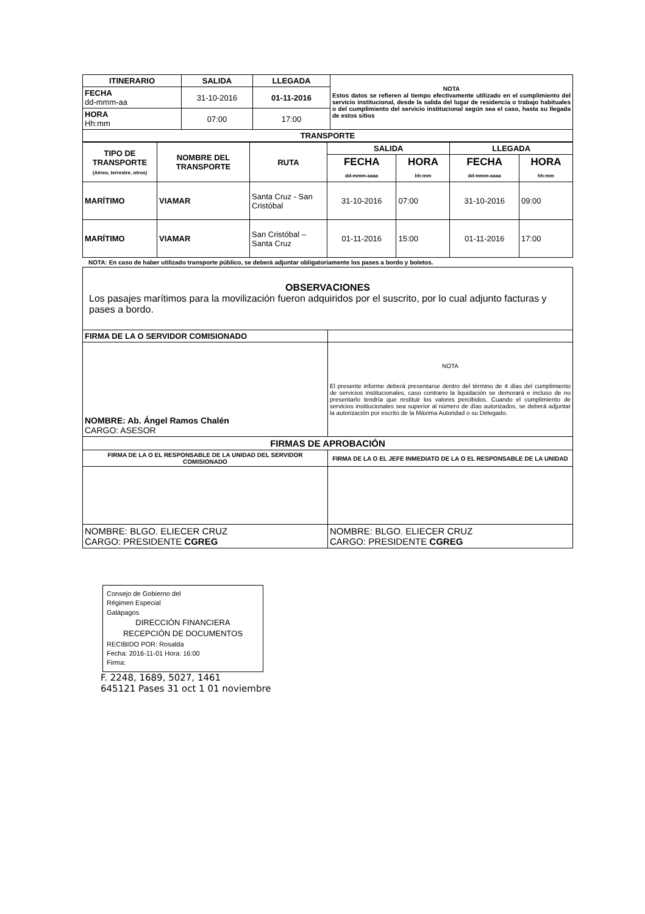| ITINERARIO | SALIDA | LLEGADA | NOTA Estos datos se refieren al tiempo efectivamente utilizado en el cumplimiento del servicio institucional, desde la salida del lugar de residencia o trabajo habituales o del cumplimiento del servicio institucional según sea el caso, hasta su llegada de estos sitios |
| FECHA dd-mmm-aa | 31-10-2016 | 01-11-2016 | |
| HORA Hh:mm | 07:00 | 17:00 | |
| TRANSPORTE | | | |
| TIPO DE TRANSPORTE (Aéreo, terrestre, otros) | NOMBRE DEL TRANSPORTE | RUTA | SALIDA | | LLEGADA | |
| --- | --- | --- | --- | --- | --- | --- |
| | | | FECHA dd-mmm-aaaa | HORA hh:mm | FECHA dd-mmm-aaaa | HORA hh:mm |
| MARÍTIMO | VIAMAR | Santa Cruz - San Cristóbal | 31-10-2016 | 07:00 | 31-10-2016 | 09:00 |
| MARÍTIMO | VIAMAR | San Cristóbal – Santa Cruz | 01-11-2016 | 15:00 | 01-11-2016 | 17:00 |
NOTA: En caso de haber utilizado transporte público, se deberá adjuntar obligatoriamente los pases a bordo y boletos.
| OBSERVACIONES Los pasajes marítimos para la movilización fueron adquiridos por el suscrito, por lo cual adjunto facturas y pases a bordo. | |
| FIRMA DE LA O SERVIDOR COMISIONADO | |
| NOMBRE: Ab. Ángel Ramos Chalén CARGO: ASESOR | NOTA El presente informe deberá presentarse dentro del término de 4 días del cumplimiento de servicios institucionales, caso contrario la liquidación se demorará e incluso de no presentarlo tendría que restituir los valores percibidos. Cuando el cumplimiento de servicios institucionales sea superior al número de días autorizados, se deberá adjuntar la autorización por escrito de la Máxima Autoridad o su Delegado. |
| FIRMAS DE APROBACIÓN | |
| FIRMA DE LA O EL RESPONSABLE DE LA UNIDAD DEL SERVIDOR COMISIONADO | FIRMA DE LA O EL JEFE INMEDIATO DE LA O EL RESPONSABLE DE LA UNIDAD |
| NOMBRE: BLGO. ELIECER CRUZ CARGO: PRESIDENTE CGREG | NOMBRE: BLGO. ELIECER CRUZ CARGO: PRESIDENTE CGREG |
Consejo de Gobierno del
Régimen Especial
Galápagos
DIRECCIÓN FINANCIERA
RECEPCIÓN DE DOCUMENTOS
RECIBIDO POR: Rosalda
Fecha: 2016-11-01 Hora: 16:00
Firma:
F. 2248, 1689, 5027, 1461
645121 Pases 31 oct 1 01 noviembre